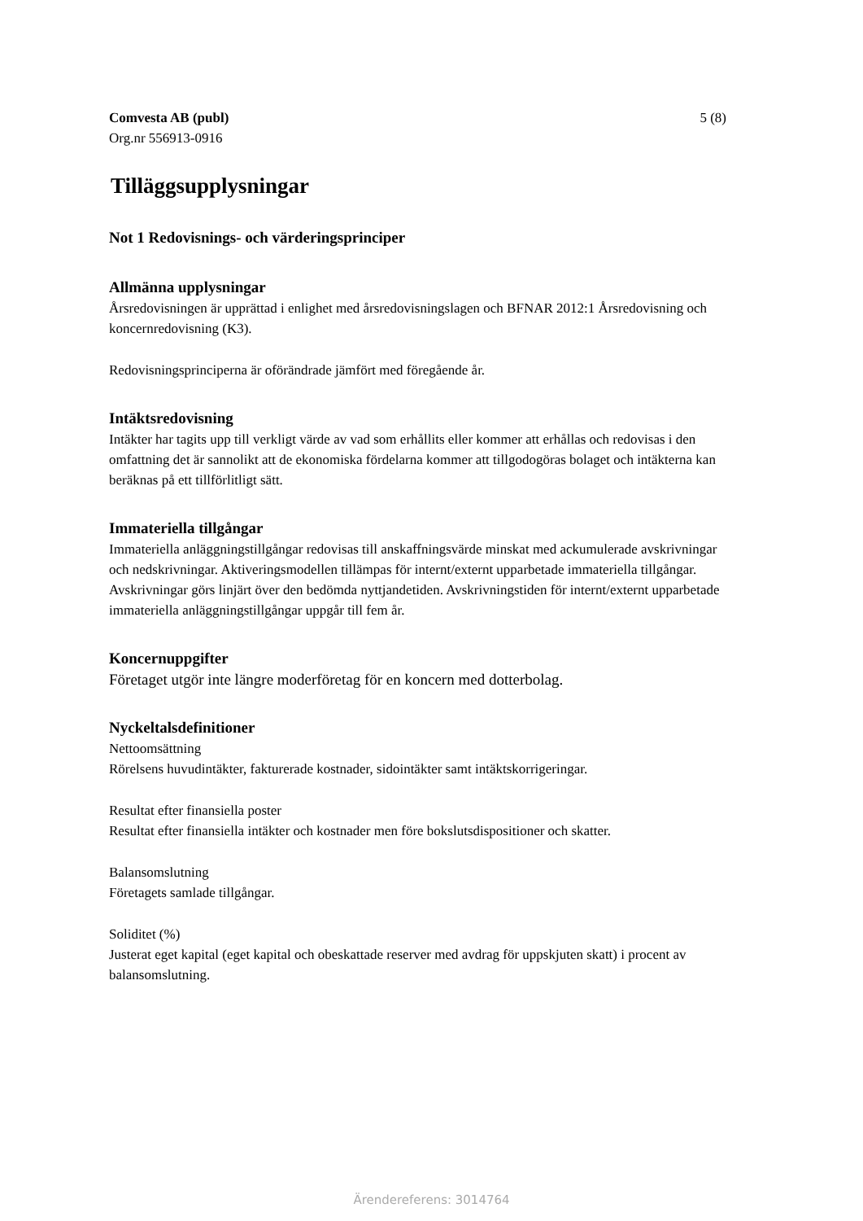Comvesta AB (publ)
Org.nr 556913-0916
5 (8)
Tilläggsupplysningar
Not 1 Redovisnings- och värderingsprinciper
Allmänna upplysningar
Årsredovisningen är upprättad i enlighet med årsredovisningslagen och BFNAR 2012:1 Årsredovisning och koncernredovisning (K3).
Redovisningsprinciperna är oförändrade jämfört med föregående år.
Intäktsredovisning
Intäkter har tagits upp till verkligt värde av vad som erhållits eller kommer att erhållas och redovisas i den omfattning det är sannolikt att de ekonomiska fördelarna kommer att tillgodogöras bolaget och intäkterna kan beräknas på ett tillförlitligt sätt.
Immateriella tillgångar
Immateriella anläggningstillgångar redovisas till anskaffningsvärde minskat med ackumulerade avskrivningar och nedskrivningar. Aktiveringsmodellen tillämpas för internt/externt upparbetade immateriella tillgångar. Avskrivningar görs linjärt över den bedömda nyttjandetiden. Avskrivningstiden för internt/externt upparbetade immateriella anläggningstillgångar uppgår till fem år.
Koncernuppgifter
Företaget utgör inte längre moderföretag för en koncern med dotterbolag.
Nyckeltalsdefinitioner
Nettoomsättning
Rörelsens huvudintäkter, fakturerade kostnader, sidointäkter samt intäktskorrigeringar.
Resultat efter finansiella poster
Resultat efter finansiella intäkter och kostnader men före bokslutsdispositioner och skatter.
Balansomslutning
Företagets samlade tillgångar.
Soliditet (%)
Justerat eget kapital (eget kapital och obeskattade reserver med avdrag för uppskjuten skatt) i procent av balansomslutning.
Ärendereferens: 3014764